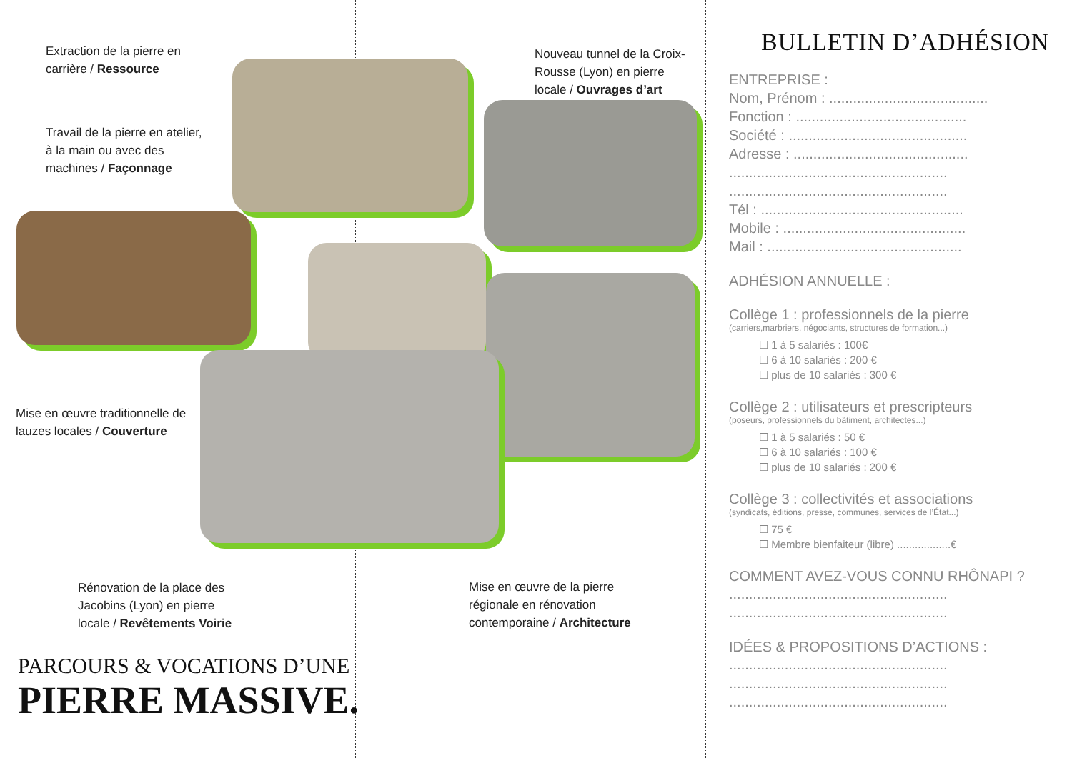Extraction de la pierre en
carrière / Ressource
Travail de la pierre en atelier,
à la main ou avec des
machines / Façonnage
Nouveau tunnel de la Croix-
Rousse (Lyon) en pierre
locale / Ouvrages d’art
Mise en œuvre traditionnelle de
lauzes locales / Couverture
Rénovation de la place des
Jacobins (Lyon) en pierre
locale / Revêtements Voirie
Mise en œuvre de la pierre
régionale en rénovation
contemporaine / Architecture
PARCOURS & VOCATIONS D’UNE
PIERRE MASSIVE.
BULLETIN D’ADHÉSION
ENTREPRISE :
Nom, Prénom : ........................................
Fonction : ...........................................
Société : .............................................
Adresse : ............................................
.......................................................
.......................................................
Tél : ...................................................
Mobile : ..............................................
Mail : .................................................
ADHÉSION ANNUELLE :
Collège 1 : professionnels de la pierre
(carriers,marbriers, négociants, structures de formation...)
☐ 1 à 5 salariés : 100€
☐ 6 à 10 salariés : 200 €
☐ plus de 10 salariés : 300 €
Collège 2 : utilisateurs et prescripteurs
(poseurs, professionnels du bâtiment, architectes...)
☐ 1 à 5 salariés : 50 €
☐ 6 à 10 salariés : 100 €
☐ plus de 10 salariés : 200 €
Collège 3 : collectivités et associations
(syndicats, éditions, presse, communes, services de l’État...)
☐ 75 €
☐ Membre bienfaiteur (libre) ..................€
COMMENT AVEZ-VOUS CONNU RHÔNAPI ?
.......................................................
.......................................................
IDÉES & PROPOSITIONS D’ACTIONS :
.......................................................
.......................................................
.......................................................